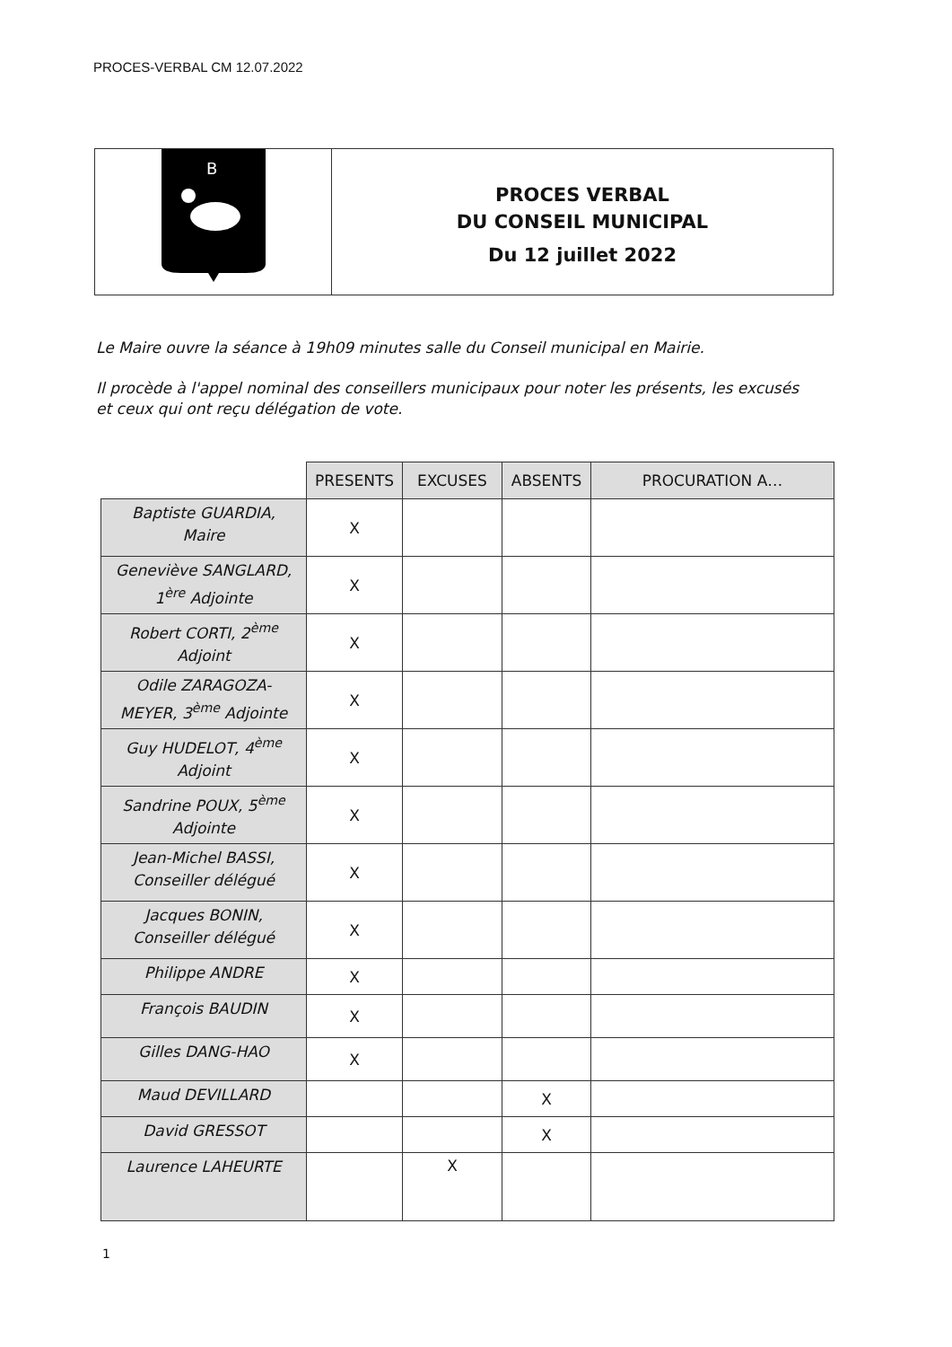PROCES-VERBAL CM 12.07.2022
B
PROCES VERBAL
DU CONSEIL MUNICIPAL
Du 12 juillet 2022
Le Maire ouvre la séance à 19h09 minutes salle du Conseil municipal en Mairie.
Il procède à l'appel nominal des conseillers municipaux pour noter les présents, les excusés et ceux qui ont reçu délégation de vote.
| | PRESENTS | EXCUSES | ABSENTS | PROCURATION A… |
| Baptiste GUARDIA, Maire | X | | | |
| Geneviève SANGLARD, 1<sup>ère</sup> Adjointe | X | | | |
| Robert CORTI, 2<sup>ème</sup> Adjoint | X | | | |
| Odile ZARAGOZA- MEYER, 3<sup>ème</sup> Adjointe | X | | | |
| Guy HUDELOT, 4<sup>ème</sup> Adjoint | X | | | |
| Sandrine POUX, 5<sup>ème</sup> Adjointe | X | | | |
| Jean-Michel BASSI, Conseiller délégué | X | | | |
| Jacques BONIN, Conseiller délégué | X | | | |
| Philippe ANDRE | X | | | |
| François BAUDIN | X | | | |
| Gilles DANG-HAO | X | | | |
| Maud DEVILLARD | | | X | |
| David GRESSOT | | | X | |
| Laurence LAHEURTE | | X | | |
1